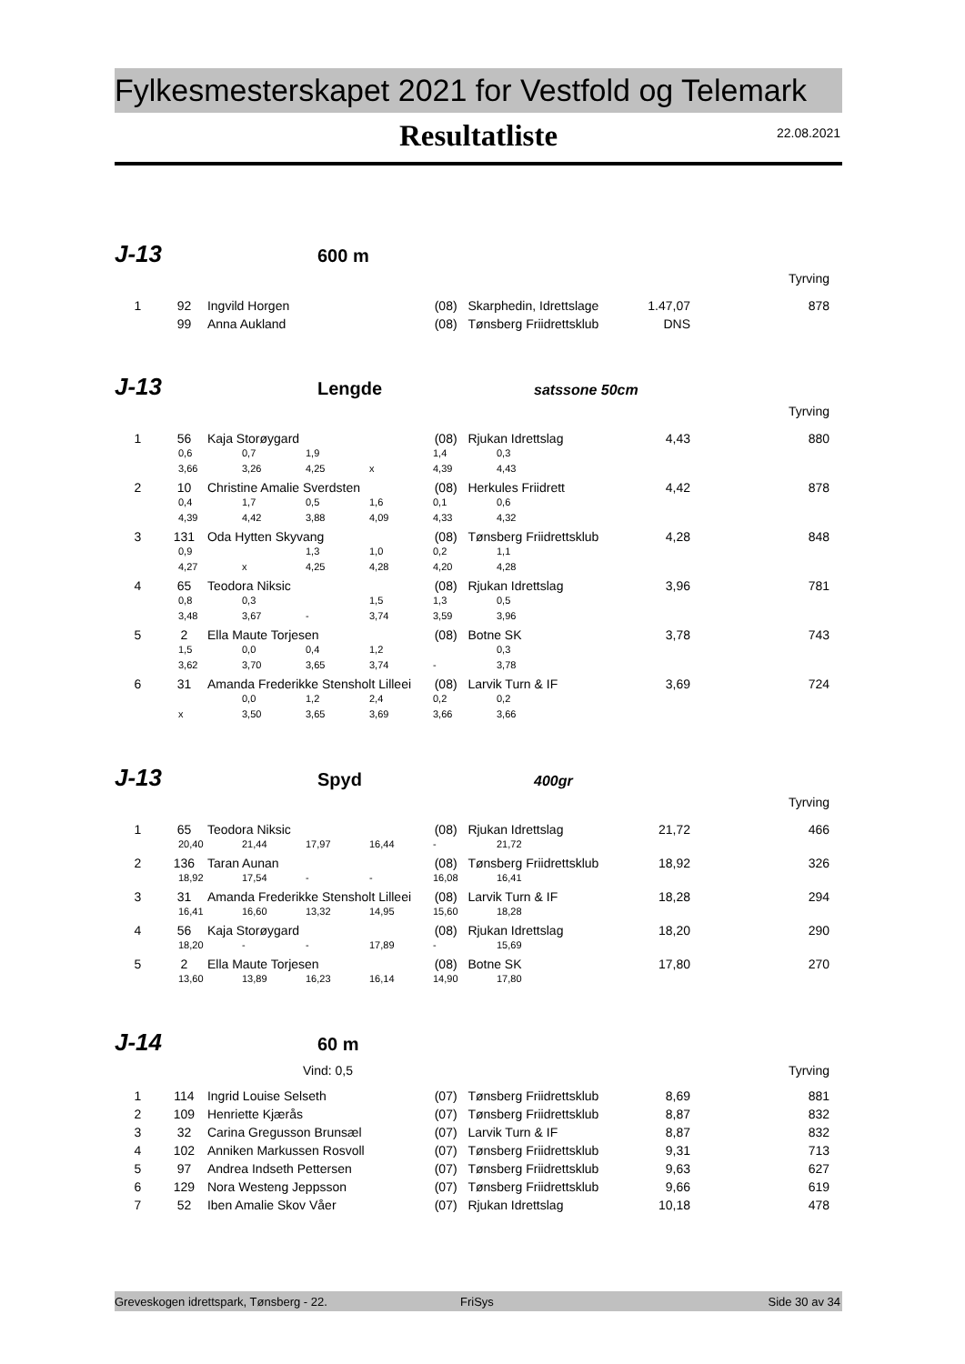Fylkesmesterskapet 2021 for Vestfold og Telemark
Resultatliste
22.08.2021
J-13
600 m
Tyrving
| 1 | 92 | Ingvild Horgen | (08) | Skarphedin, Idrettslage | 1.47,07 | 878 |
| | 99 | Anna Aukland | (08) | Tønsberg Friidrettsklub | DNS | |
J-13
Lengde
satssone 50cm
Tyrving
| 1 | 56 | Kaja Storøygard | (08) | Rjukan Idrettslag | 4,43 | 880 |
| 0,6 0,7 1,9 1,4 0,3 | | | | | | |
| 3,66 3,26 4,25 x 4,39 4,43 | | | | | | |
| 2 | 10 | Christine Amalie Sverdsten | (08) | Herkules Friidrett | 4,42 | 878 |
| 0,4 1,7 0,5 1,6 0,1 0,6 | | | | | | |
| 4,39 4,42 3,88 4,09 4,33 4,32 | | | | | | |
| 3 | 131 | Oda Hytten Skyvang | (08) | Tønsberg Friidrettsklub | 4,28 | 848 |
| 0,9 1,3 1,0 0,2 1,1 | | | | | | |
| 4,27 x 4,25 4,28 4,20 4,28 | | | | | | |
| 4 | 65 | Teodora Niksic | (08) | Rjukan Idrettslag | 3,96 | 781 |
| 0,8 0,3 1,5 1,3 0,5 | | | | | | |
| 3,48 3,67 - 3,74 3,59 3,96 | | | | | | |
| 5 | 2 | Ella Maute Torjesen | (08) | Botne SK | 3,78 | 743 |
| 1,5 0,0 0,4 1,2 0,3 | | | | | | |
| 3,62 3,70 3,65 3,74 - 3,78 | | | | | | |
| 6 | 31 | Amanda Frederikke Stensholt Lilleei | (08) | Larvik Turn & IF | 3,69 | 724 |
| 0,0 1,2 2,4 0,2 0,2 | | | | | | |
| x 3,50 3,65 3,69 3,66 3,66 | | | | | | |
J-13
Spyd
400gr
Tyrving
| 1 | 65 | Teodora Niksic | (08) | Rjukan Idrettslag | 21,72 | 466 |
| 20,40 21,44 17,97 16,44 - 21,72 | | | | | | |
| 2 | 136 | Taran Aunan | (08) | Tønsberg Friidrettsklub | 18,92 | 326 |
| 18,92 17,54 - - 16,08 16,41 | | | | | | |
| 3 | 31 | Amanda Frederikke Stensholt Lilleei | (08) | Larvik Turn & IF | 18,28 | 294 |
| 16,41 16,60 13,32 14,95 15,60 18,28 | | | | | | |
| 4 | 56 | Kaja Storøygard | (08) | Rjukan Idrettslag | 18,20 | 290 |
| 18,20 - - 17,89 - 15,69 | | | | | | |
| 5 | 2 | Ella Maute Torjesen | (08) | Botne SK | 17,80 | 270 |
| 13,60 13,89 16,23 16,14 14,90 17,80 | | | | | | |
J-14
60 m
Vind: 0,5 Tyrving
| 1 | 114 | Ingrid Louise Selseth | (07) | Tønsberg Friidrettsklub | 8,69 | 881 |
| 2 | 109 | Henriette Kjærås | (07) | Tønsberg Friidrettsklub | 8,87 | 832 |
| 3 | 32 | Carina Gregusson Brunsæl | (07) | Larvik Turn & IF | 8,87 | 832 |
| 4 | 102 | Anniken Markussen Rosvoll | (07) | Tønsberg Friidrettsklub | 9,31 | 713 |
| 5 | 97 | Andrea Indseth Pettersen | (07) | Tønsberg Friidrettsklub | 9,63 | 627 |
| 6 | 129 | Nora Westeng Jeppsson | (07) | Tønsberg Friidrettsklub | 9,66 | 619 |
| 7 | 52 | Iben Amalie Skov Våer | (07) | Rjukan Idrettslag | 10,18 | 478 |
Greveskogen idrettspark, Tønsberg - 22. FriSys Side 30 av 34